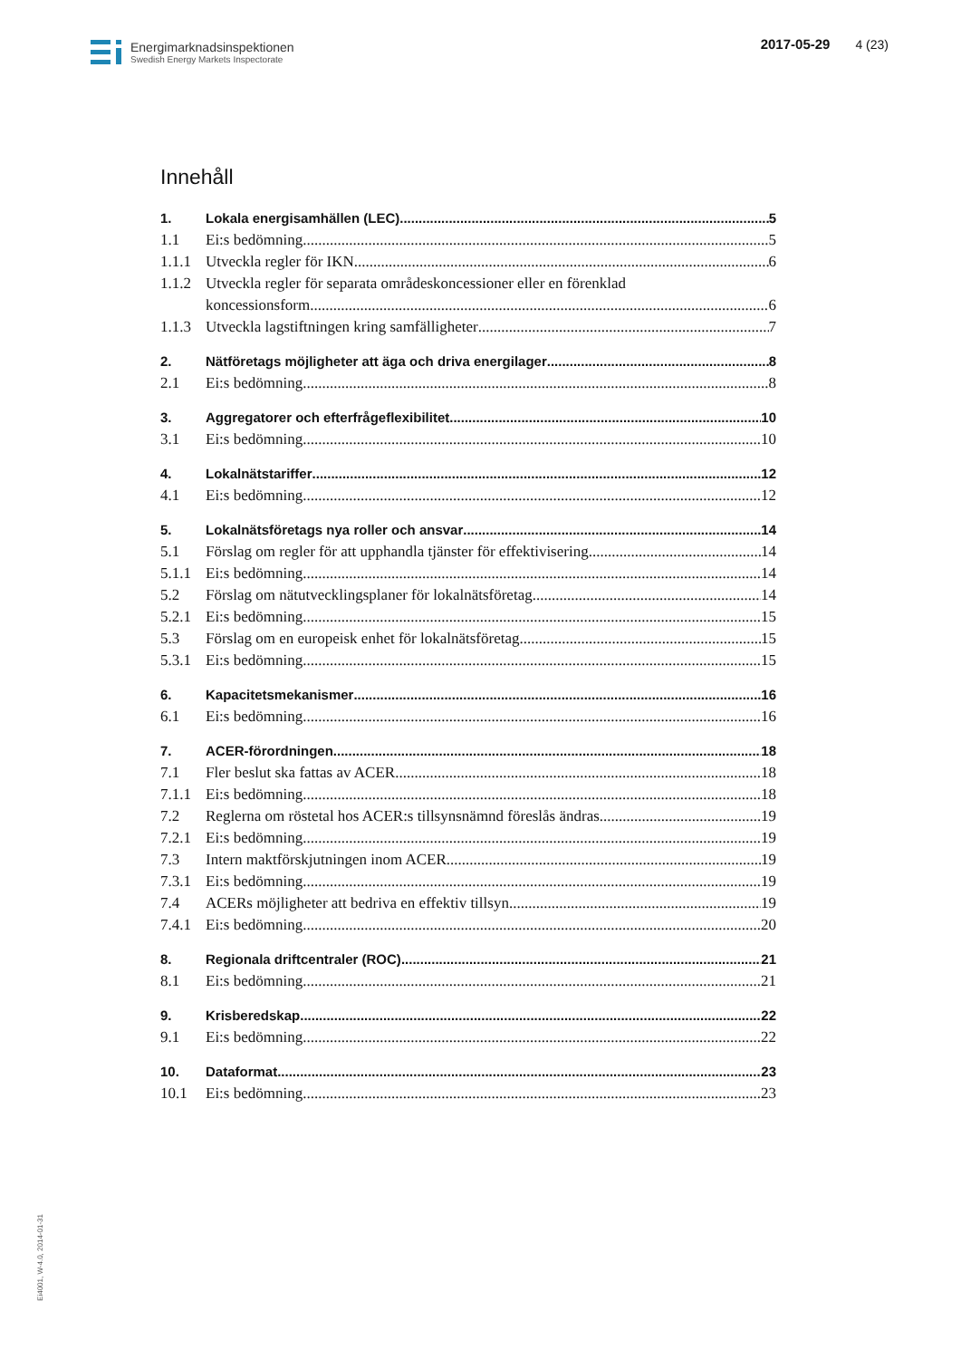Energimarknadsinspektionen
Swedish Energy Markets Inspectorate
2017-05-29 4 (23)
Innehåll
1. Lokala energisamhällen (LEC) 5
1.1 Ei:s bedömning 5
1.1.1 Utveckla regler för IKN 6
1.1.2 Utveckla regler för separata områdeskoncessioner eller en förenklad
koncessionsform 6
1.1.3 Utveckla lagstiftningen kring samfälligheter 7
2. Nätföretags möjligheter att äga och driva energilager 8
2.1 Ei:s bedömning 8
3. Aggregatorer och efterfrågeflexibilitet 10
3.1 Ei:s bedömning 10
4. Lokalnätstariffer 12
4.1 Ei:s bedömning 12
5. Lokalnätsföretags nya roller och ansvar 14
5.1 Förslag om regler för att upphandla tjänster för effektivisering 14
5.1.1 Ei:s bedömning 14
5.2 Förslag om nätutvecklingsplaner för lokalnätsföretag 14
5.2.1 Ei:s bedömning 15
5.3 Förslag om en europeisk enhet för lokalnätsföretag 15
5.3.1 Ei:s bedömning 15
6. Kapacitetsmekanismer 16
6.1 Ei:s bedömning 16
7. ACER-förordningen 18
7.1 Fler beslut ska fattas av ACER 18
7.1.1 Ei:s bedömning 18
7.2 Reglerna om röstetal hos ACER:s tillsynsnämnd föreslås ändras 19
7.2.1 Ei:s bedömning 19
7.3 Intern maktförskjutningen inom ACER 19
7.3.1 Ei:s bedömning 19
7.4 ACERs möjligheter att bedriva en effektiv tillsyn 19
7.4.1 Ei:s bedömning 20
8. Regionala driftcentraler (ROC) 21
8.1 Ei:s bedömning 21
9. Krisberedskap 22
9.1 Ei:s bedömning 22
10. Dataformat 23
10.1 Ei:s bedömning 23
Ei4001, W-4.0, 2014-01-31